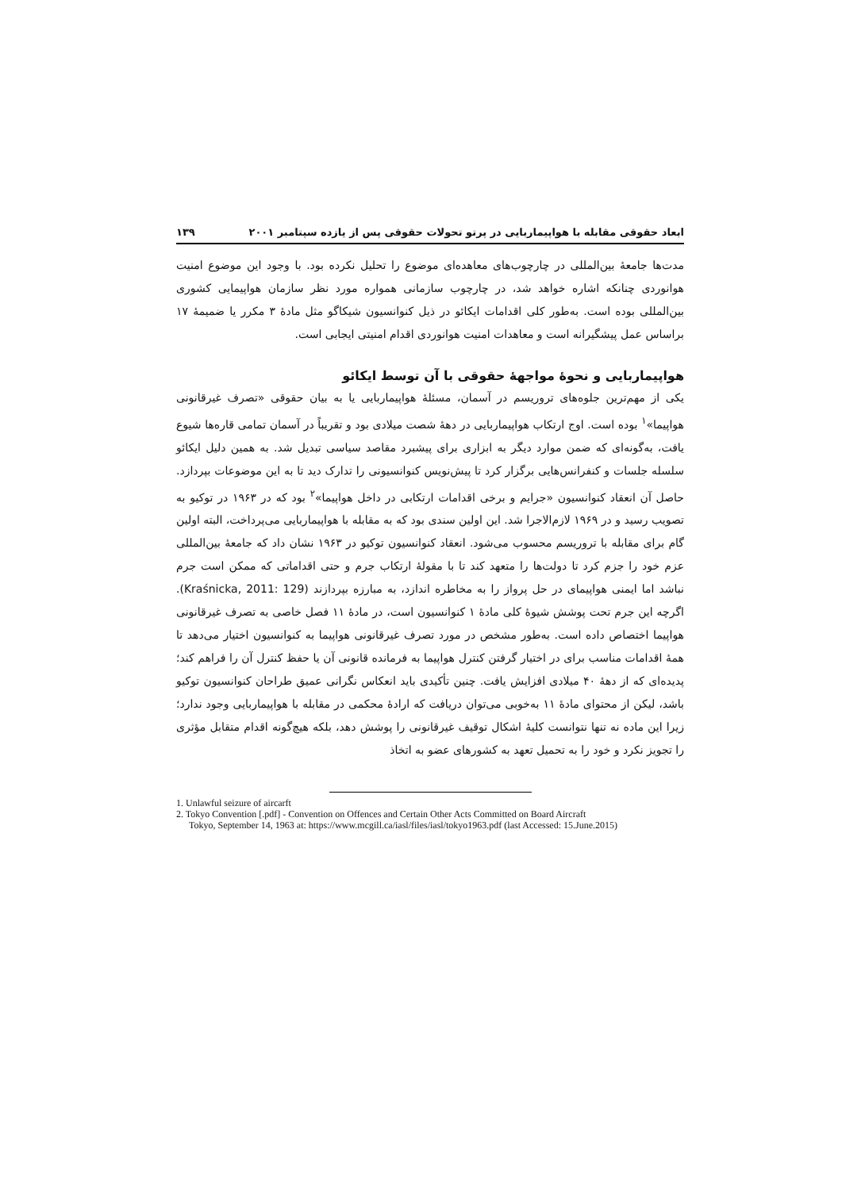ابعاد حقوقی مقابله با هواپیماربایی در پرتو تحولات حقوقی پس از یازده سپتامبر ۲۰۰۱ ۱۳۹
مدت‌ها جامعهٔ بین‌المللی در چارچوب‌های معاهده‌ای موضوع را تحلیل نکرده بود. با وجود این موضوع امنیت هوانوردی چنانکه اشاره خواهد شد، در چارچوب سازمانی همواره مورد نظر سازمان هواپیمایی کشوری بین‌المللی بوده است. به‌طور کلی اقدامات ایکائو در ذیل کنوانسیون شیکاگو مثل مادهٔ ۳ مکرر یا ضمیمهٔ ۱۷ براساس عمل پیشگیرانه است و معاهدات امنیت هوانوردی اقدام امنیتی ایجابی است.
هواپیماربایی و نحوهٔ مواجههٔ حقوقی با آن توسط ایکائو
یکی از مهم‌ترین جلوه‌های تروریسم در آسمان، مسئلهٔ هواپیماربایی یا به بیان حقوقی «تصرف غیرقانونی هواپیما»<sup>۱</sup> بوده است. اوج ارتکاب هواپیماربایی در دههٔ شصت میلادی بود و تقریباً در آسمان تمامی قاره‌ها شیوع یافت، به‌گونه‌ای که ضمن موارد دیگر به ابزاری برای پیشبرد مقاصد سیاسی تبدیل شد. به همین دلیل ایکائو سلسله جلسات و کنفرانس‌هایی برگزار کرد تا پیش‌نویس کنوانسیونی را تدارک دید تا به این موضوعات بپردازد. حاصل آن انعقاد کنوانسیون «جرایم و برخی اقدامات ارتکابی در داخل هواپیما»<sup>۲</sup> بود که در ۱۹۶۳ در توکیو به تصویب رسید و در ۱۹۶۹ لازم‌الاجرا شد. این اولین سندی بود که به مقابله با هواپیماربایی می‌پرداخت، البته اولین گام برای مقابله با تروریسم محسوب می‌شود. انعقاد کنوانسیون توکیو در ۱۹۶۳ نشان داد که جامعهٔ بین‌المللی عزم خود را جزم کرد تا دولت‌ها را متعهد کند تا با مقولهٔ ارتکاب جرم و حتی اقداماتی که ممکن است جرم نباشد اما ایمنی هواپیمای در حل پرواز را به مخاطره اندازد، به مبارزه بپردازند (Kraśnicka, 2011: 129). اگرچه این جرم تحت پوشش شیوهٔ کلی مادهٔ ۱ کنوانسیون است، در مادهٔ ۱۱ فصل خاصی به تصرف غیرقانونی هواپیما اختصاص داده است. به‌طور مشخص در مورد تصرف غیرقانونی هواپیما به کنوانسیون اختیار می‌دهد تا همهٔ اقدامات مناسب برای در اختیار گرفتن کنترل هواپیما به فرمانده قانونی آن یا حفظ کنترل آن را فراهم کند؛ پدیده‌ای که از دههٔ ۴۰ میلادی افزایش یافت. چنین تأکیدی باید انعکاس نگرانی عمیق طراحان کنوانسیون توکیو باشد، لیکن از محتوای مادهٔ ۱۱ به‌خوبی می‌توان دریافت که ارادهٔ محکمی در مقابله با هواپیماربایی وجود ندارد؛ زیرا این ماده نه تنها نتوانست کلیهٔ اشکال توقیف غیرقانونی را پوشش دهد، بلکه هیچ‌گونه اقدام متقابل مؤثری را تجویز نکرد و خود را به تحمیل تعهد به کشورهای عضو به اتخاذ
1. Unlawful seizure of aircarft
2. Tokyo Convention [.pdf] - Convention on Offences and Certain Other Acts Committed on Board Aircraft
Tokyo, September 14, 1963 at: https://www.mcgill.ca/iasl/files/iasl/tokyo1963.pdf (last Accessed: 15.June.2015)